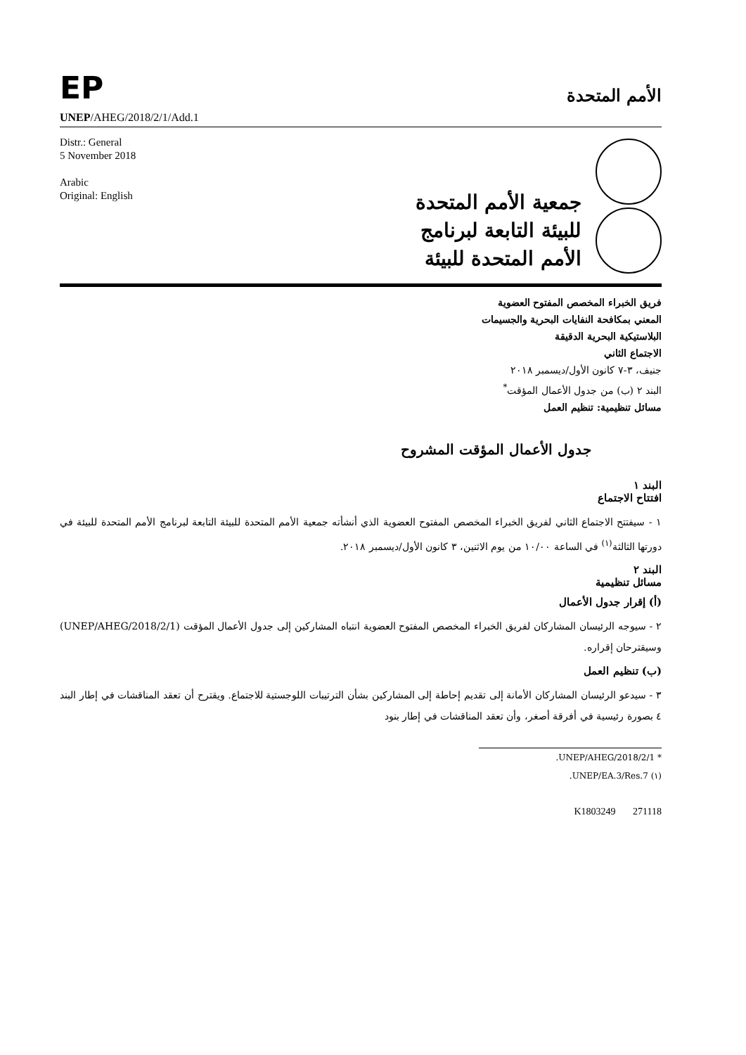EP
الأمم المتحدة
UNEP/AHEG/2018/2/1/Add.1
Distr.: General
5 November 2018
Arabic
Original: English
جمعية الأمم المتحدة
للبيئة التابعة لبرنامج
الأمم المتحدة للبيئة
فريق الخبراء المخصص المفتوح العضوية
المعني بمكافحة النفايات البحرية والجسيمات
البلاستيكية البحرية الدقيقة
الاجتماع الثاني
جنيف، ٣-٧ كانون الأول/ديسمبر ٢٠١٨
البند ٢ (ب) من جدول الأعمال المؤقت<sup>*</sup>
مسائل تنظيمية: تنظيم العمل
جدول الأعمال المؤقت المشروح
البند ١
افتتاح الاجتماع
١ - سيفتتح الاجتماع الثاني لفريق الخبراء المخصص المفتوح العضوية الذي أنشأته جمعية الأمم المتحدة للبيئة التابعة لبرنامج الأمم المتحدة للبيئة في دورتها الثالثة<sup>(١)</sup> في الساعة ١٠/٠٠ من يوم الاثنين، ٣ كانون الأول/ديسمبر ٢٠١٨.
البند ٢
مسائل تنظيمية
(أ) إقرار جدول الأعمال
٢ - سيوجه الرئيسان المشاركان لفريق الخبراء المخصص المفتوح العضوية انتباه المشاركين إلى جدول الأعمال المؤقت (UNEP/AHEG/2018/2/1) وسيقترحان إقراره.
(ب) تنظيم العمل
٣ - سيدعو الرئيسان المشاركان الأمانة إلى تقديم إحاطة إلى المشاركين بشأن الترتيبات اللوجستية للاجتماع. ويقترح أن تعقد المناقشات في إطار البند ٤ بصورة رئيسية في أفرقة أصغر، وأن تعقد المناقشات في إطار بنود
* UNEP/AHEG/2018/2/1.
(١) UNEP/EA.3/Res.7.
K1803249 271118